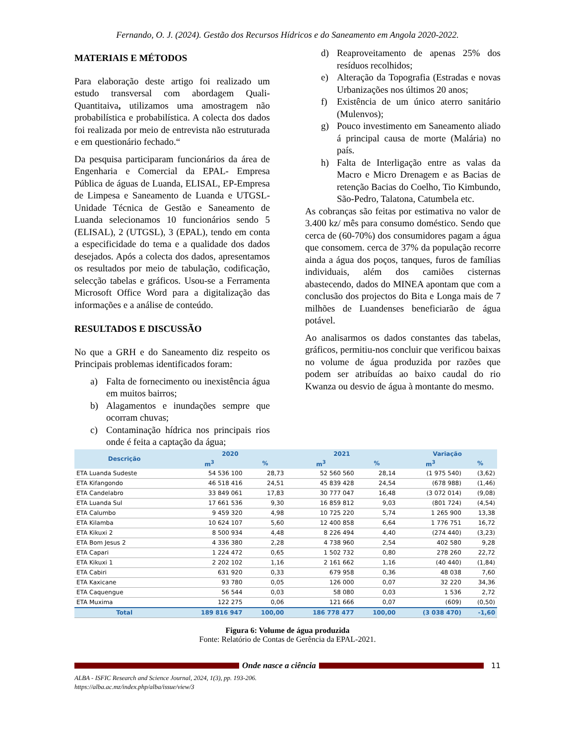Fernando, O. J. (2024). Gestão dos Recursos Hídricos e do Saneamento em Angola 2020-2022.
MATERIAIS E MÉTODOS
Para elaboração deste artigo foi realizado um estudo transversal com abordagem Quali-Quantitaiva, utilizamos uma amostragem não probabilística e probabilística. A colecta dos dados foi realizada por meio de entrevista não estruturada e em questionário fechado.“
Da pesquisa participaram funcionários da área de Engenharia e Comercial da EPAL- Empresa Pública de águas de Luanda, ELISAL, EP-Empresa de Limpesa e Saneamento de Luanda e UTGSL- Unidade Técnica de Gestão e Saneamento de Luanda selecionamos 10 funcionários sendo 5 (ELISAL), 2 (UTGSL), 3 (EPAL), tendo em conta a especificidade do tema e a qualidade dos dados desejados. Após a colecta dos dados, apresentamos os resultados por meio de tabulação, codificação, selecção tabelas e gráficos. Usou-se a Ferramenta Microsoft Office Word para a digitalização das informações e a análise de conteúdo.
RESULTADOS E DISCUSSÃO
No que a GRH e do Saneamento diz respeito os Principais problemas identificados foram:
a) Falta de fornecimento ou inexistência água em muitos bairros;
b) Alagamentos e inundações sempre que ocorram chuvas;
c) Contaminação hídrica nos principais rios onde é feita a captação da água;
d) Reaproveitamento de apenas 25% dos resíduos recolhidos;
e) Alteração da Topografia (Estradas e novas Urbanizações nos últimos 20 anos;
f) Existência de um único aterro sanitário (Mulenvos);
g) Pouco investimento em Saneamento aliado á principal causa de morte (Malária) no país.
h) Falta de Interligação entre as valas da Macro e Micro Drenagem e as Bacias de retenção Bacias do Coelho, Tio Kimbundo, São-Pedro, Talatona, Catumbela etc.
As cobranças são feitas por estimativa no valor de 3.400 kz/ mês para consumo doméstico. Sendo que cerca de (60-70%) dos consumidores pagam a água que consomem. cerca de 37% da população recorre ainda a água dos poços, tanques, furos de famílias individuais, além dos camiões cisternas abastecendo, dados do MINEA apontam que com a conclusão dos projectos do Bita e Longa mais de 7 milhões de Luandenses beneficiarão de água potável.
Ao analisarmos os dados constantes das tabelas, gráficos, permitiu-nos concluir que verificou baixas no volume de água produzida por razões que podem ser atribuídas ao baixo caudal do rio Kwanza ou desvio de água à montante do mesmo.
| Descrição | 2020 | | 2021 | | Variação | |
| --- | --- | --- | --- | --- | --- | --- |
| | m<sup>3</sup> | % | m<sup>3</sup> | % | m<sup>3</sup> | % |
| ETA Luanda Sudeste | 54 536 100 | 28,73 | 52 560 560 | 28,14 | (1 975 540) | (3,62) |
| ETA Kifangondo | 46 518 416 | 24,51 | 45 839 428 | 24,54 | (678 988) | (1,46) |
| ETA Candelabro | 33 849 061 | 17,83 | 30 777 047 | 16,48 | (3 072 014) | (9,08) |
| ETA Luanda Sul | 17 661 536 | 9,30 | 16 859 812 | 9,03 | (801 724) | (4,54) |
| ETA Calumbo | 9 459 320 | 4,98 | 10 725 220 | 5,74 | 1 265 900 | 13,38 |
| ETA Kilamba | 10 624 107 | 5,60 | 12 400 858 | 6,64 | 1 776 751 | 16,72 |
| ETA Kikuxi 2 | 8 500 934 | 4,48 | 8 226 494 | 4,40 | (274 440) | (3,23) |
| ETA Bom Jesus 2 | 4 336 380 | 2,28 | 4 738 960 | 2,54 | 402 580 | 9,28 |
| ETA Capari | 1 224 472 | 0,65 | 1 502 732 | 0,80 | 278 260 | 22,72 |
| ETA Kikuxi 1 | 2 202 102 | 1,16 | 2 161 662 | 1,16 | (40 440) | (1,84) |
| ETA Cabiri | 631 920 | 0,33 | 679 958 | 0,36 | 48 038 | 7,60 |
| ETA Kaxicane | 93 780 | 0,05 | 126 000 | 0,07 | 32 220 | 34,36 |
| ETA Caquengue | 56 544 | 0,03 | 58 080 | 0,03 | 1 536 | 2,72 |
| ETA Muxima | 122 275 | 0,06 | 121 666 | 0,07 | (609) | (0,50) |
| Total | 189 816 947 | 100,00 | 186 778 477 | 100,00 | (3 038 470) | -1,60 |
Figura 6: Volume de água produzida
Fonte: Relatório de Contas de Gerência da EPAL-2021.
Onde nasce a ciência 11
ALBA - ISFIC Research and Science Journal, 2024, 1(3), pp. 193-206.
https://alba.ac.mz/index.php/alba/issue/view/3